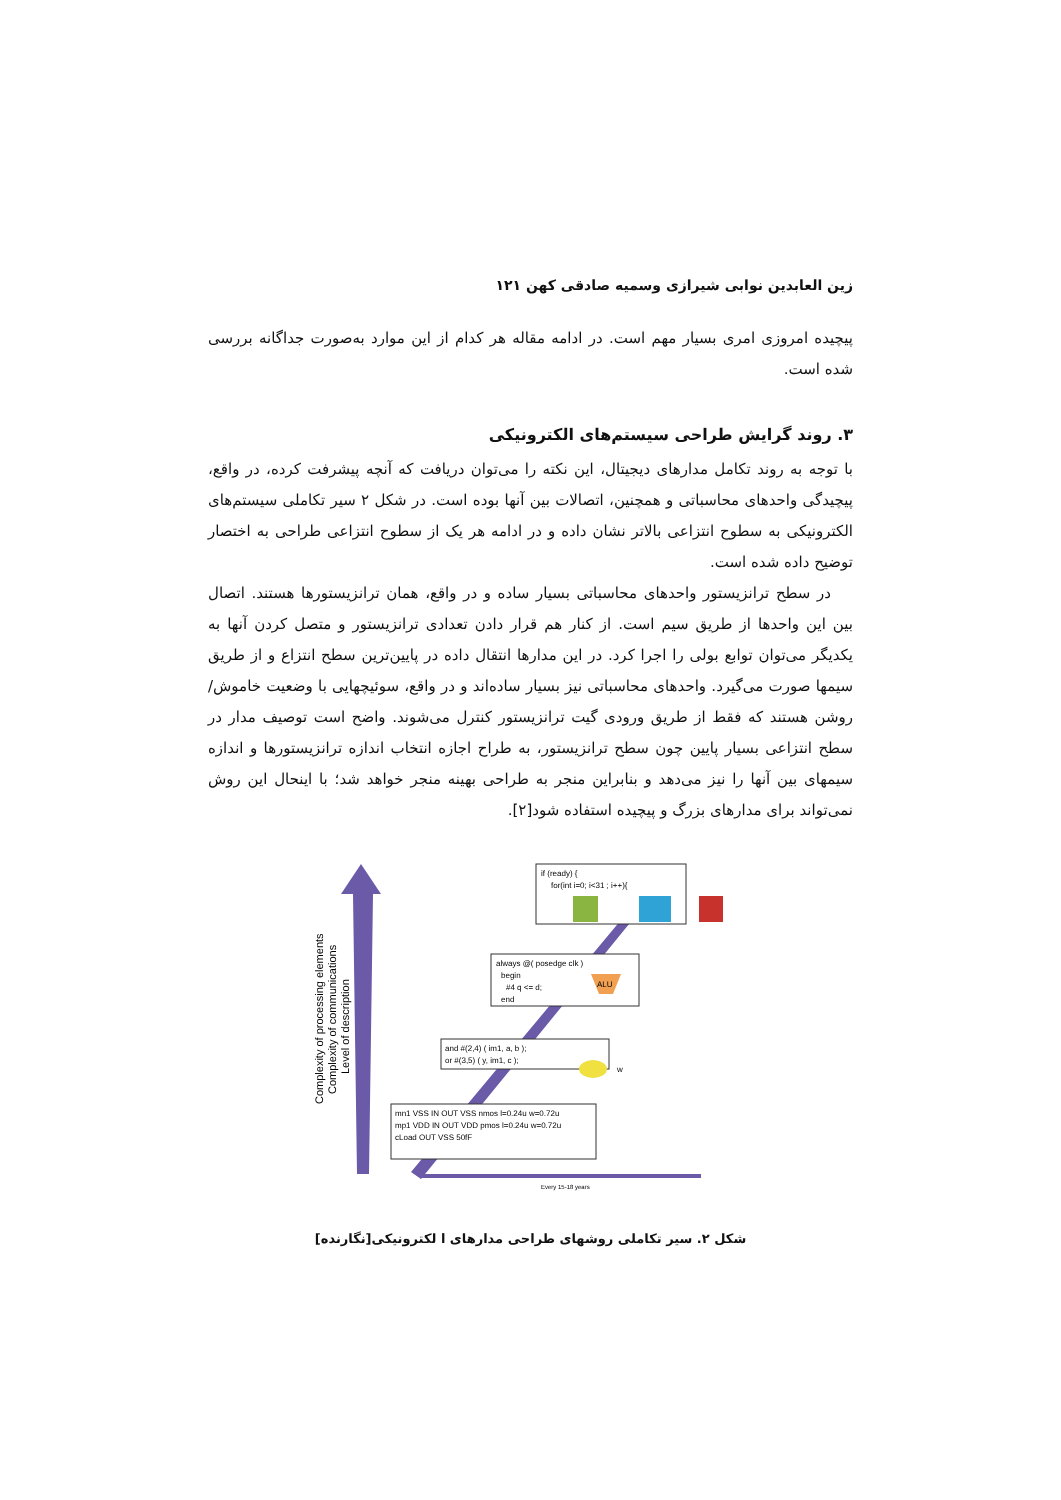زین العابدین نوابی شیرازی وسمیه صادقی کهن ۱۲۱
پیچیده امروزی امری بسیار مهم است. در ادامه مقاله هر کدام از این موارد به‌صورت جداگانه بررسی شده است.
۳. روند گرایش طراحی سیستم‌های الکترونیکی
با توجه به روند تکامل مدارهای دیجیتال، این نکته را می‌توان دریافت که آنچه پیشرفت کرده، در واقع، پیچیدگی واحدهای محاسباتی و همچنین، اتصالات بین آنها بوده است. در شکل ۲ سیر تکاملی سیستم‌های الکترونیکی به سطوح انتزاعی بالاتر نشان داده و در ادامه هر یک از سطوح انتزاعی طراحی به اختصار توضیح داده شده است.
در سطح ترانزیستور واحدهای محاسباتی بسیار ساده و در واقع، همان ترانزیستورها هستند. اتصال بین این واحدها از طریق سیم است. از کنار هم قرار دادن تعدادی ترانزیستور و متصل کردن آنها به یکدیگر می‌توان توابع بولی را اجرا کرد. در این مدارها انتقال داده در پایین‌ترین سطح انتزاع و از طریق سیمها صورت می‌گیرد. واحدهای محاسباتی نیز بسیار ساده‌اند و در واقع، سوئیچهایی با وضعیت خاموش/روشن هستند که فقط از طریق ورودی گیت ترانزیستور کنترل می‌شوند. واضح است توصیف مدار در سطح انتزاعی بسیار پایین چون سطح ترانزیستور، به طراح اجازه انتخاب اندازه ترانزیستورها و اندازه سیمهای بین آنها را نیز می‌دهد و بنابراین منجر به طراحی بهینه منجر خواهد شد؛ با اینحال این روش نمی‌تواند برای مدارهای بزرگ و پیچیده استفاده شود[۲].
Complexity of processing elements
Complexity of communications
Level of description
if (ready) {
for(int i=0; i<31 ; i++){
always @( posedge clk )
begin
#4 q <= d;
end
ALU
and #(2,4) ( im1, a, b );
or #(3,5) ( y, im1, c );
w
mn1 VSS IN OUT VSS nmos l=0.24u w=0.72u
mp1 VDD IN OUT VDD pmos l=0.24u w=0.72u
cLoad OUT VSS 50fF
Every 15-18 years
شکل ۲. سیر تکاملی روشهای طراحی مدارهای ا لکترونیکی[نگارنده]